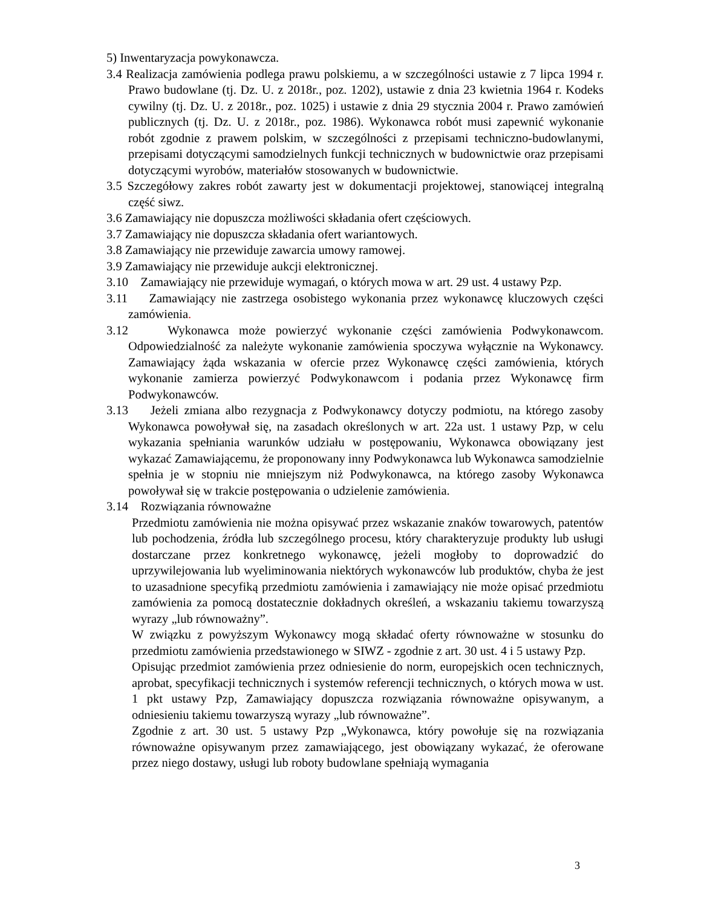5) Inwentaryzacja powykonawcza.
3.4 Realizacja zamówienia podlega prawu polskiemu, a w szczególności ustawie z 7 lipca 1994 r. Prawo budowlane (tj. Dz. U. z 2018r., poz. 1202), ustawie z dnia 23 kwietnia 1964 r. Kodeks cywilny (tj. Dz. U. z 2018r., poz. 1025) i ustawie z dnia 29 stycznia 2004 r. Prawo zamówień publicznych (tj. Dz. U. z 2018r., poz. 1986). Wykonawca robót musi zapewnić wykonanie robót zgodnie z prawem polskim, w szczególności z przepisami techniczno-budowlanymi, przepisami dotyczącymi samodzielnych funkcji technicznych w budownictwie oraz przepisami dotyczącymi wyrobów, materiałów stosowanych w budownictwie.
3.5 Szczegółowy zakres robót zawarty jest w dokumentacji projektowej, stanowiącej integralną część siwz.
3.6 Zamawiający nie dopuszcza możliwości składania ofert częściowych.
3.7 Zamawiający nie dopuszcza składania ofert wariantowych.
3.8 Zamawiający nie przewiduje zawarcia umowy ramowej.
3.9 Zamawiający nie przewiduje aukcji elektronicznej.
3.10 Zamawiający nie przewiduje wymagań, o których mowa w art. 29 ust. 4 ustawy Pzp.
3.11 Zamawiający nie zastrzega osobistego wykonania przez wykonawcę kluczowych części zamówienia.
3.12 Wykonawca może powierzyć wykonanie części zamówienia Podwykonawcom. Odpowiedzialność za należyte wykonanie zamówienia spoczywa wyłącznie na Wykonawcy. Zamawiający żąda wskazania w ofercie przez Wykonawcę części zamówienia, których wykonanie zamierza powierzyć Podwykonawcom i podania przez Wykonawcę firm Podwykonawców.
3.13 Jeżeli zmiana albo rezygnacja z Podwykonawcy dotyczy podmiotu, na którego zasoby Wykonawca powoływał się, na zasadach określonych w art. 22a ust. 1 ustawy Pzp, w celu wykazania spełniania warunków udziału w postępowaniu, Wykonawca obowiązany jest wykazać Zamawiającemu, że proponowany inny Podwykonawca lub Wykonawca samodzielnie spełnia je w stopniu nie mniejszym niż Podwykonawca, na którego zasoby Wykonawca powoływał się w trakcie postępowania o udzielenie zamówienia.
3.14 Rozwiązania równoważne
Przedmiotu zamówienia nie można opisywać przez wskazanie znaków towarowych, patentów lub pochodzenia, źródła lub szczególnego procesu, który charakteryzuje produkty lub usługi dostarczane przez konkretnego wykonawcę, jeżeli mogłoby to doprowadzić do uprzywilejowania lub wyeliminowania niektórych wykonawców lub produktów, chyba że jest to uzasadnione specyfiką przedmiotu zamówienia i zamawiający nie może opisać przedmiotu zamówienia za pomocą dostatecznie dokładnych określeń, a wskazaniu takiemu towarzyszą wyrazy „lub równoważny”.
W związku z powyższym Wykonawcy mogą składać oferty równoważne w stosunku do przedmiotu zamówienia przedstawionego w SIWZ - zgodnie z art. 30 ust. 4 i 5 ustawy Pzp.
Opisując przedmiot zamówienia przez odniesienie do norm, europejskich ocen technicznych, aprobat, specyfikacji technicznych i systemów referencji technicznych, o których mowa w ust. 1 pkt ustawy Pzp, Zamawiający dopuszcza rozwiązania równoważne opisywanym, a odniesieniu takiemu towarzyszą wyrazy „lub równoważne”.
Zgodnie z art. 30 ust. 5 ustawy Pzp „Wykonawca, który powołuje się na rozwiązania równoważne opisywanym przez zamawiającego, jest obowiązany wykazać, że oferowane przez niego dostawy, usługi lub roboty budowlane spełniają wymagania
3